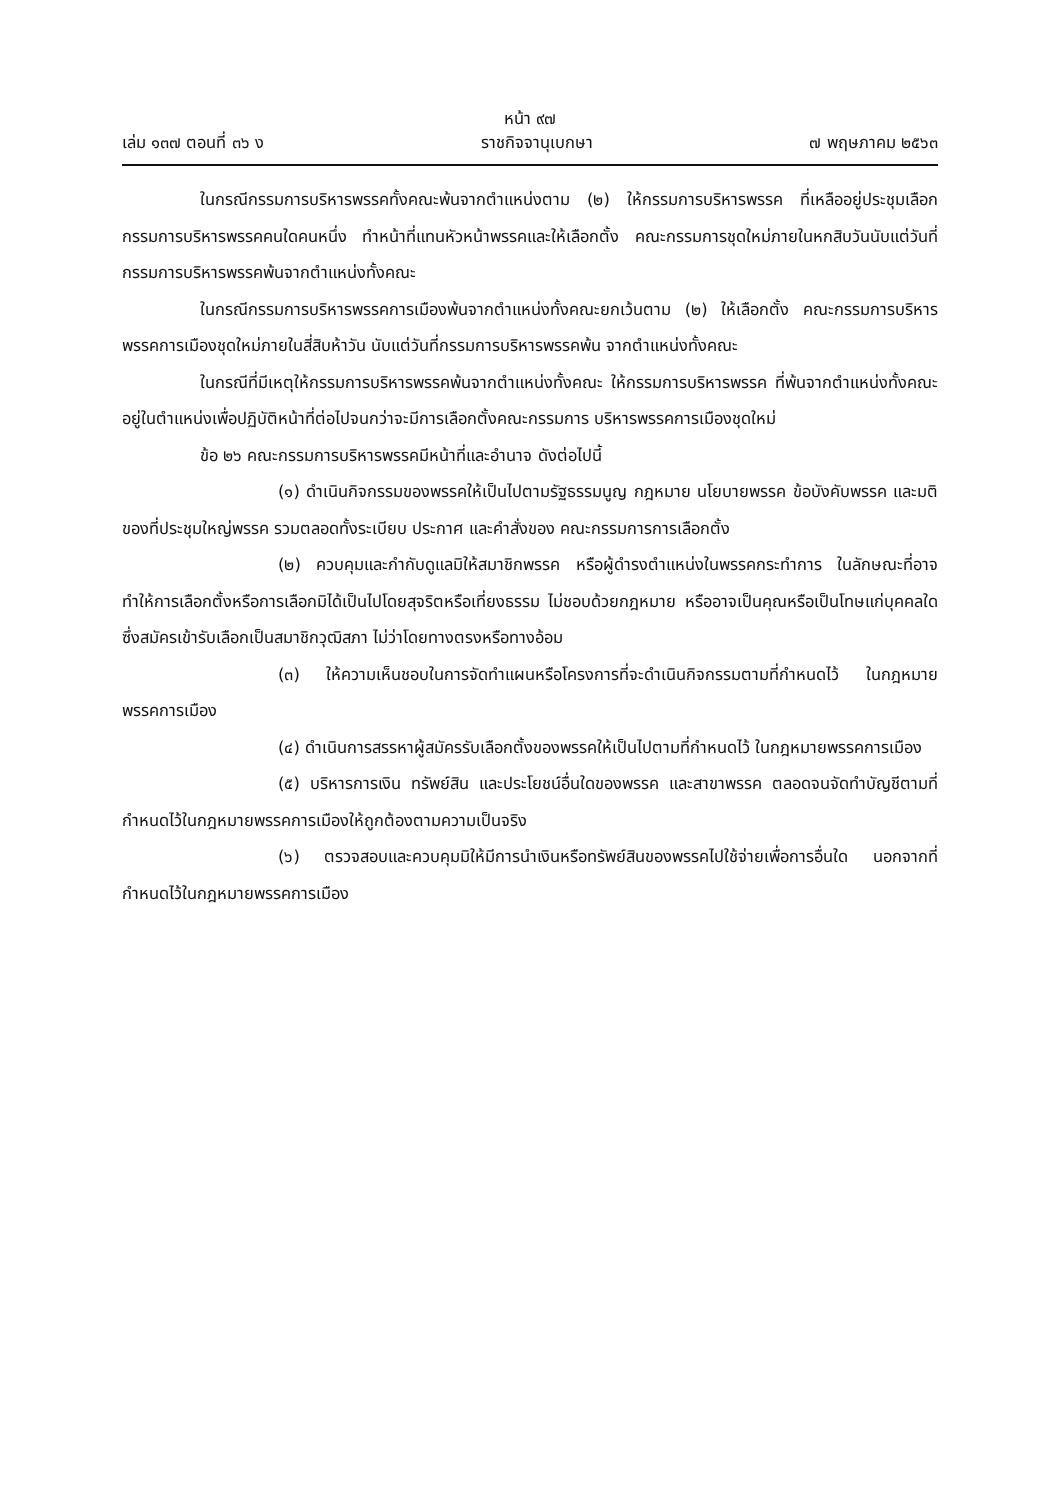หน้า ๙๗
เล่ม ๑๓๗ ตอนที่ ๓๖ ง ราชกิจจานุเบกษา ๗ พฤษภาคม ๒๕๖๓
ในกรณีกรรมการบริหารพรรคทั้งคณะพ้นจากตำแหน่งตาม (๒) ให้กรรมการบริหารพรรค ที่เหลืออยู่ประชุมเลือกกรรมการบริหารพรรคคนใดคนหนึ่ง ทำหน้าที่แทนหัวหน้าพรรคและให้เลือกตั้ง คณะกรรมการชุดใหม่ภายในหกสิบวันนับแต่วันที่กรรมการบริหารพรรคพ้นจากตำแหน่งทั้งคณะ
ในกรณีกรรมการบริหารพรรคการเมืองพ้นจากตำแหน่งทั้งคณะยกเว้นตาม (๒) ให้เลือกตั้ง คณะกรรมการบริหารพรรคการเมืองชุดใหม่ภายในสี่สิบห้าวัน นับแต่วันที่กรรมการบริหารพรรคพ้น จากตำแหน่งทั้งคณะ
ในกรณีที่มีเหตุให้กรรมการบริหารพรรคพ้นจากตำแหน่งทั้งคณะ ให้กรรมการบริหารพรรค ที่พ้นจากตำแหน่งทั้งคณะอยู่ในตำแหน่งเพื่อปฏิบัติหน้าที่ต่อไปจนกว่าจะมีการเลือกตั้งคณะกรรมการ บริหารพรรคการเมืองชุดใหม่
ข้อ ๒๖ คณะกรรมการบริหารพรรคมีหน้าที่และอำนาจ ดังต่อไปนี้
(๑) ดำเนินกิจกรรมของพรรคให้เป็นไปตามรัฐธรรมนูญ กฎหมาย นโยบายพรรค ข้อบังคับพรรค และมติของที่ประชุมใหญ่พรรค รวมตลอดทั้งระเบียบ ประกาศ และคำสั่งของ คณะกรรมการการเลือกตั้ง
(๒) ควบคุมและกำกับดูแลมิให้สมาชิกพรรค หรือผู้ดำรงตำแหน่งในพรรคกระทำการ ในลักษณะที่อาจทำให้การเลือกตั้งหรือการเลือกมิได้เป็นไปโดยสุจริตหรือเที่ยงธรรม ไม่ชอบด้วยกฎหมาย หรืออาจเป็นคุณหรือเป็นโทษแก่บุคคลใดซึ่งสมัครเข้ารับเลือกเป็นสมาชิกวุฒิสภา ไม่ว่าโดยทางตรงหรือทางอ้อม
(๓) ให้ความเห็นชอบในการจัดทำแผนหรือโครงการที่จะดำเนินกิจกรรมตามที่กำหนดไว้ ในกฎหมายพรรคการเมือง
(๔) ดำเนินการสรรหาผู้สมัครรับเลือกตั้งของพรรคให้เป็นไปตามที่กำหนดไว้ ในกฎหมายพรรคการเมือง
(๕) บริหารการเงิน ทรัพย์สิน และประโยชน์อื่นใดของพรรค และสาขาพรรค ตลอดจนจัดทำบัญชีตามที่กำหนดไว้ในกฎหมายพรรคการเมืองให้ถูกต้องตามความเป็นจริง
(๖) ตรวจสอบและควบคุมมิให้มีการนำเงินหรือทรัพย์สินของพรรคไปใช้จ่ายเพื่อการอื่นใด นอกจากที่กำหนดไว้ในกฎหมายพรรคการเมือง